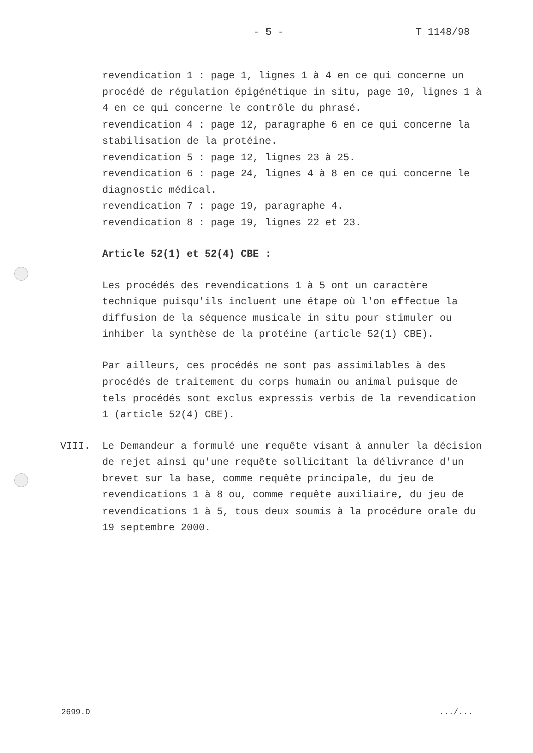- 5 - T 1148/98
revendication 1 : page 1, lignes 1 à 4 en ce qui concerne un procédé de régulation épigénétique in situ, page 10, lignes 1 à 4 en ce qui concerne le contrôle du phrasé.
revendication 4 : page 12, paragraphe 6 en ce qui concerne la stabilisation de la protéine.
revendication 5 : page 12, lignes 23 à 25.
revendication 6 : page 24, lignes 4 à 8 en ce qui concerne le diagnostic médical.
revendication 7 : page 19, paragraphe 4.
revendication 8 : page 19, lignes 22 et 23.
Article 52(1) et 52(4) CBE :
Les procédés des revendications 1 à 5 ont un caractère technique puisqu'ils incluent une étape où l'on effectue la diffusion de la séquence musicale in situ pour stimuler ou inhiber la synthèse de la protéine (article 52(1) CBE).
Par ailleurs, ces procédés ne sont pas assimilables à des procédés de traitement du corps humain ou animal puisque de tels procédés sont exclus expressis verbis de la revendication 1 (article 52(4) CBE).
VIII. Le Demandeur a formulé une requête visant à annuler la décision de rejet ainsi qu'une requête sollicitant la délivrance d'un brevet sur la base, comme requête principale, du jeu de revendications 1 à 8 ou, comme requête auxiliaire, du jeu de revendications 1 à 5, tous deux soumis à la procédure orale du 19 septembre 2000.
2699.D.../...